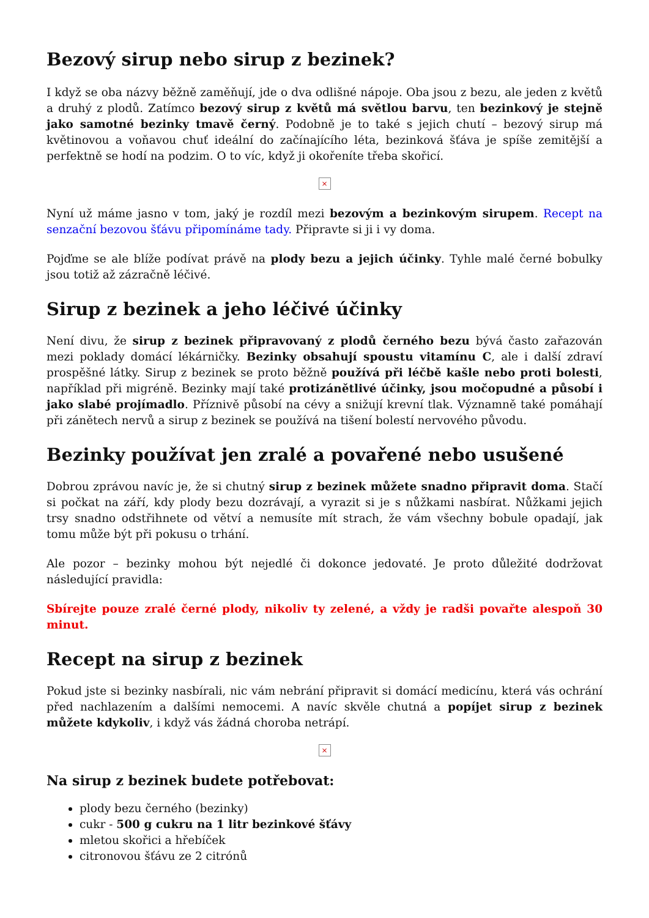Bezový sirup nebo sirup z bezinek?
I když se oba názvy běžně zaměňují, jde o dva odlišné nápoje. Oba jsou z bezu, ale jeden z květů a druhý z plodů. Zatímco bezový sirup z květů má světlou barvu, ten bezinkový je stejně jako samotné bezinky tmavě černý. Podobně je to také s jejich chutí – bezový sirup má květinovou a voňavou chuť ideální do začínajícího léta, bezinková šťáva je spíše zemitější a perfektně se hodí na podzim. O to víc, když ji okořeníte třeba skořicí.
×
Nyní už máme jasno v tom, jaký je rozdíl mezi bezovým a bezinkovým sirupem. Recept na senzační bezovou šťávu připomínáme tady. Připravte si ji i vy doma.
Pojďme se ale blíže podívat právě na plody bezu a jejich účinky. Tyhle malé černé bobulky jsou totiž až zázračně léčivé.
Sirup z bezinek a jeho léčivé účinky
Není divu, že sirup z bezinek připravovaný z plodů černého bezu bývá často zařazován mezi poklady domácí lékárničky. Bezinky obsahují spoustu vitamínu C, ale i další zdraví prospěšné látky. Sirup z bezinek se proto běžně používá při léčbě kašle nebo proti bolesti, například při migréně. Bezinky mají také protizánětlivé účinky, jsou močopudné a působí i jako slabé projímadlo. Příznivě působí na cévy a snižují krevní tlak. Významně také pomáhají při zánětech nervů a sirup z bezinek se používá na tišení bolestí nervového původu.
Bezinky používat jen zralé a povařené nebo usušené
Dobrou zprávou navíc je, že si chutný sirup z bezinek můžete snadno připravit doma. Stačí si počkat na září, kdy plody bezu dozrávají, a vyrazit si je s nůžkami nasbírat. Nůžkami jejich trsy snadno odstřihnete od větví a nemusíte mít strach, že vám všechny bobule opadají, jak tomu může být při pokusu o trhání.
Ale pozor – bezinky mohou být nejedlé či dokonce jedovaté. Je proto důležité dodržovat následující pravidla:
Sbírejte pouze zralé černé plody, nikoliv ty zelené, a vždy je radši povařte alespoň 30 minut.
Recept na sirup z bezinek
Pokud jste si bezinky nasbírali, nic vám nebrání připravit si domácí medicínu, která vás ochrání před nachlazením a dalšími nemocemi. A navíc skvěle chutná a popíjet sirup z bezinek můžete kdykoliv, i když vás žádná choroba netrápí.
×
Na sirup z bezinek budete potřebovat:
plody bezu černého (bezinky)
cukr - 500 g cukru na 1 litr bezinkové šťávy
mletou skořici a hřebíček
citronovou šťávu ze 2 citrónů